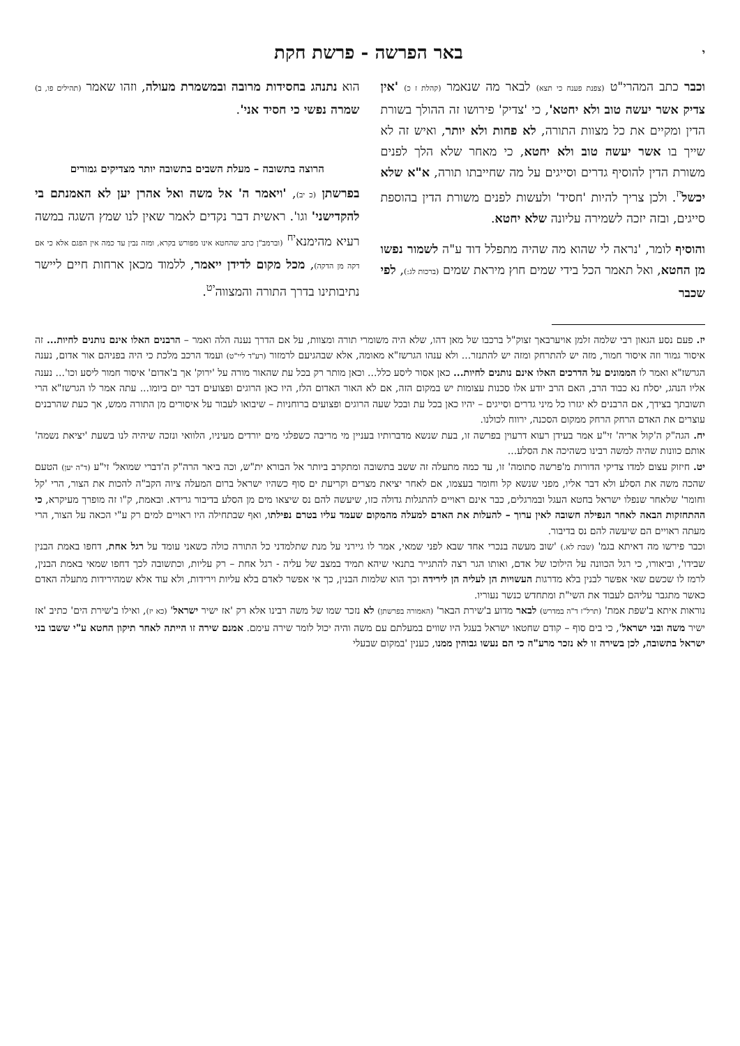יבאר הפרשה - פרשת חקת
וכבר כתב המהרי"ט (צפנת פענח כי תצא) לבאר מה שנאמר (קהלת ז כ) 'אין צדיק אשר יעשה טוב ולא יחטא', כי 'צדיק' פירושו זה ההולך בשורת הדין ומקיים את כל מצוות התורה, לא פחות ולא יותר, ואיש זה לא שייך בו אשר יעשה טוב ולא יחטא, כי מאחר שלא הלך לפנים משורת הדין להוסיף גדרים וסייגים על מה שחייבתו תורה, א"א שלא יכשל<sup>יז</sup>. ולכן צריך להיות 'חסיד' ולעשות לפנים משורת הדין בהוספת סייגים, ובזה יזכה לשמירה עליונה שלא יחטא.
והוסיף לומר, 'נראה לי שהוא מה שהיה מתפלל דוד ע"ה לשמור נפשו מן החטא, ואל תאמר הכל בידי שמים חוץ מיראת שמים (ברכות לג:), לפי שכבר
הוא נתנהג בחסידות מרובה ובמשמרת מעולה, וזהו שאמר (תהילים פו, ב) שמרה נפשי כי חסיד אני'.
הרוצה בתשובה – מעלת השבים בתשובה יותר מצדיקים גמורים
בפרשתן (כ יב), 'ויאמר ה' אל משה ואל אהרן יען לא האמנתם בי להקדישני' וגו'. ראשית דבר נקדים לאמר שאין לנו שמץ השגה במשה רעיא מהימנא<sup>יח</sup> (וברמב"ן כתב שהחטא אינו מפורש בקרא, ומזה נבין עד כמה אין הפגם אלא כי אם דקה מן הדקה), מכל מקום לדידן ייאמר, ללמוד מכאן ארחות חיים ליישר נתיבותינו בדרך התורה והמצווה<sup>יט</sup>.
יז. פעם נסע הגאון רבי שלמה זלמן אויערבאך זצוק"ל ברכבו של מאן דהו, שלא היה משומרי תורה ומצוות, על אם הדרך נענה הלה ואמר – הרבנים האלו אינם נותנים לחיות... זה איסור גמור וזה איסור חמור, מזה יש להתרחק ומזה יש להתנזר... ולא ענהו הגרשז"א מאומה, אלא שבהגיעם לרמזור (רע"ד ליי"ט) ועמד הרכב מלכת כי היה בפניהם אור אדום, נענה הגרשז"א ואמר לו הממונים על הדרכים האלו אינם נותנים לחיות... כאן אסור ליסע כלל... וכאן מותר רק בכל עת שהאור מורה על 'ירוק' אך ב'אדום' איסור חמור ליסע וכו'... נענה אליו הנהג, יסלח נא כבוד הרב, האם הרב יודע אלו סכנות עצומות יש במקום הזה, אם לא האור האדום הלז, היו כאן הרוגים ופצועים דבר יום ביומו... עתה אמר לו הגרשז"א הרי תשובתך בצידך, אם הרבנים לא יגזרו כל מיני גדרים וסייגים – יהיו כאן בכל עת ובכל שעה הרוגים ופצועים ברוחניות – שיבואו לעבור על איסורים מן התורה ממש, אך כעת שהרבנים עוצרים את האדם הרחק הרחק ממקום הסכנה, ירווח לכולנו.
יח. הגה"ק ה'קול אריה' זי"ע אמר בעידן רעוא דרעוין בפרשה זו, בעת שנשא מדברותיו בעניין מי מריבה כשפלגי מים יורדים מעיניו, הלוואי ונזכה שיהיה לנו בשעת 'יציאת נשמה' אותם כוונות שהיה למשה רבינו כשהיכה את הסלע...
יט. חיזוק עצום למדו צדיקי הדורות מ'פרשה סתומה' זו, עד כמה מתעלה זה ששב בתשובה ומתקרב ביותר אל הבורא ית"ש, וכה ביאר הרה"ק ה'דברי שמואל' זי"ע (ד"ה יען) הטעם שהכה משה את הסלע ולא דבר אליו, מפני שנשא קל וחומר בעצמו, אם לאחר יציאת מצרים וקריעת ים סוף כשהיו ישראל ברום המעלה ציוה הקב"ה להכות את הצור, הרי 'קל וחומר' שלאחר שנפלו ישראל בחטא העגל ובמרגלים, כבר אינם ראויים להתגלות גדולה כזו, שיעשה להם נס שיצאו מים מן הסלע בדיבור גרידא. ובאמת, ק"ו זה מופרך מעיקרא, כי ההתחזקות הבאה לאחר הנפילה חשובה לאין ערוך – להעלות את האדם למעלה מהמקום שעמד עליו בטרם נפילתו, ואף שבתחילה היו ראויים למים רק ע"י הכאה על הצור, הרי מעתה ראויים הם שיעשה להם נס בדיבור.
וכבר פירשו מה דאיתא בגמ' (שבת לא.) 'שוב מעשה בנכרי אחד שבא לפני שמאי, אמר לו גיירני על מנת שתלמדני כל התורה כולה כשאני עומד על רגל אחת, דחפו באמת הבנין שבידו', וביאורו, כי רגל הכוונה על הילוכו של אדם, ואותו הגר רצה להתגייר בתנאי שיהא תמיד במצב של עליה - רגל אחת – רק עליות, וכתשובה לכך דחפו שמאי באמת הבנין, לרמז לו שכשם שאי אפשר לבנין בלא מדרגות העשויות הן לעליה הן לירידה וכך הוא שלמות הבנין, כך אי אפשר לאדם בלא עליות וירידות, ולא עוד אלא שמהירידות מתעלה האדם כאשר מתגבר עליהם לעבוד את השי"ת ומתחדש כנשר נעוריו.
נוראות איתא ב'שפת אמת' (תרל"ז ד"ה במדרש) לבאר מדוע ב'שירת הבאר' (האמורה בפרשתן) לא נזכר שמו של משה רבינו אלא רק 'אז ישיר ישראל' (כא יז), ואילו ב'שירת הים' כתיב 'אז ישיר משה ובני ישראל', כי בים סוף – קודם שחטאו ישראל בעגל היו שווים במעלתם עם משה והיה יכול לומר שירה עימם. אמנם שירה זו הייתה לאחר תיקון החטא ע"י ששבו בני ישראל בתשובה, לכן בשירה זו לא נזכר מרע"ה כי הם נעשו גבוהין ממנו, כענין 'במקום שבעלי